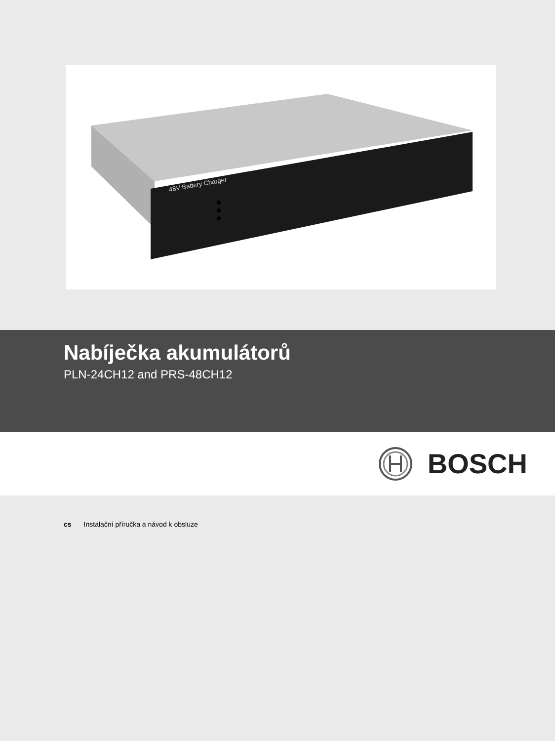48V Battery Charger
Nabíječka akumulátorů
PLN-24CH12 and PRS-48CH12
BOSCH
cs Instalační příručka a návod k obsluze